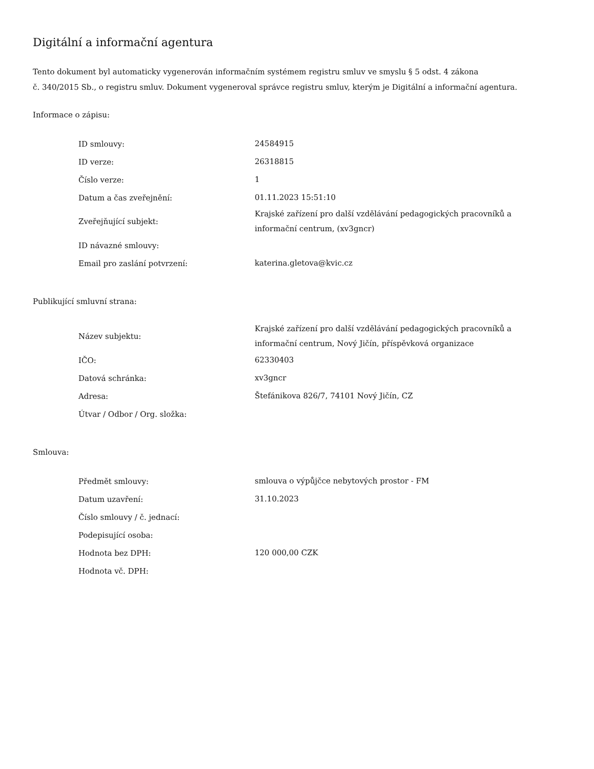Digitální a informační agentura
Tento dokument byl automaticky vygenerován informačním systémem registru smluv ve smyslu § 5 odst. 4 zákona
č. 340/2015 Sb., o registru smluv. Dokument vygeneroval správce registru smluv, kterým je Digitální a informační agentura.
Informace o zápisu:
| ID smlouvy: | 24584915 |
| ID verze: | 26318815 |
| Číslo verze: | 1 |
| Datum a čas zveřejnění: | 01.11.2023 15:51:10 |
| Zveřejňující subjekt: | Krajské zařízení pro další vzdělávání pedagogických pracovníků a informační centrum, (xv3gncr) |
| ID návazné smlouvy: | |
| Email pro zaslání potvrzení: | katerina.gletova@kvic.cz |
Publikující smluvní strana:
| Název subjektu: | Krajské zařízení pro další vzdělávání pedagogických pracovníků a informační centrum, Nový Jičín, příspěvková organizace |
| IČO: | 62330403 |
| Datová schránka: | xv3gncr |
| Adresa: | Štefánikova 826/7, 74101 Nový Jičín, CZ |
| Útvar / Odbor / Org. složka: | |
Smlouva:
| Předmět smlouvy: | smlouva o výpůjčce nebytových prostor - FM |
| Datum uzavření: | 31.10.2023 |
| Číslo smlouvy / č. jednací: | |
| Podepisující osoba: | |
| Hodnota bez DPH: | 120 000,00 CZK |
| Hodnota vč. DPH: | |